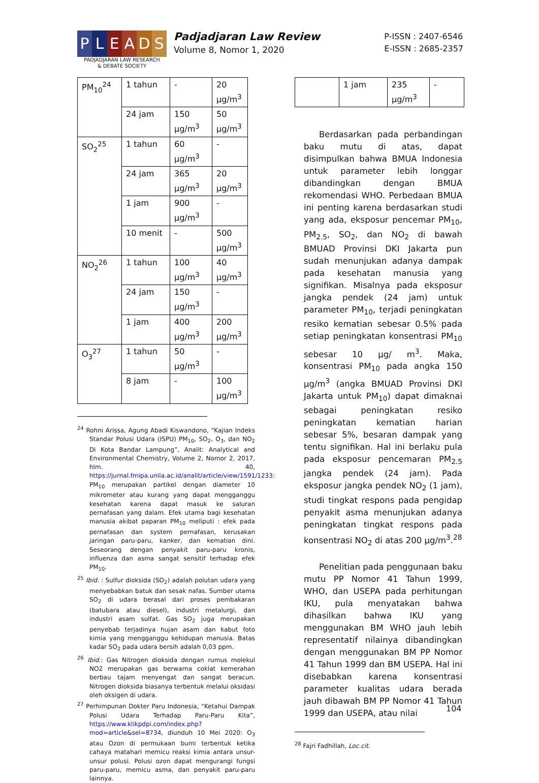P L E A D S
PADJADJARAN LAW RESEARCH
& DEBATE SOCIETY
Padjadjaran Law Review
Volume 8, Nomor 1, 2020
P-ISSN : 2407-6546
E-ISSN : 2685-2357
| PM<sub>10</sub><sup>24</sup> | 1 tahun | - | 20 µg/m<sup>3</sup> |
| | 24 jam | 150 µg/m<sup>3</sup> | 50 µg/m<sup>3</sup> |
| SO<sub>2</sub><sup>25</sup> | 1 tahun | 60 µg/m<sup>3</sup> | - |
| | 24 jam | 365 µg/m<sup>3</sup> | 20 µg/m<sup>3</sup> |
| | 1 jam | 900 µg/m<sup>3</sup> | - |
| | 10 menit | - | 500 µg/m<sup>3</sup> |
| NO<sub>2</sub><sup>26</sup> | 1 tahun | 100 µg/m<sup>3</sup> | 40 µg/m<sup>3</sup> |
| | 24 jam | 150 µg/m<sup>3</sup> | - |
| | 1 jam | 400 µg/m<sup>3</sup> | 200 µg/m<sup>3</sup> |
| O<sub>3</sub><sup>27</sup> | 1 tahun | 50 µg/m<sup>3</sup> | - |
| | 8 jam | - | 100 µg/m<sup>3</sup> |
<sup>24</sup> Rohni Arissa, Agung Abadi Kiswandono, “Kajian Indeks Standar Polusi Udara (ISPU) PM<sub>10</sub>, SO<sub>2</sub>, O<sub>3</sub>, dan NO<sub>2</sub> Di Kota Bandar Lampung”, Analit: Analytical and Environmental Chemistry, Volume 2, Nomor 2, 2017, hlm. 40, https://jurnal.fmipa.unila.ac.id/analit/article/view/1591/1233: PM<sub>10</sub> merupakan partikel dengan diameter 10 mikrometer atau kurang yang dapat mengganggu kesehatan karena dapat masuk ke saluran pernafasan yang dalam. Efek utama bagi kesehatan manusia akibat paparan PM<sub>10</sub> meliputi : efek pada pernafasan dan system pernafasan, kerusakan jaringan paru-paru, kanker, dan kematian dini. Seseorang dengan penyakit paru-paru kronis, influenza dan asma sangat sensitif terhadap efek PM<sub>10</sub>.
<sup>25</sup> Ibid. : Sulfur dioksida (SO<sub>2</sub>) adalah polutan udara yang menyebabkan batuk dan sesak nafas. Sumber utama SO<sub>2</sub> di udara berasal dari proses pembakaran (batubara atau diesel), industri metalurgi, dan industri asam sulfat. Gas SO<sub>2</sub> juga merupakan penyebab terjadinya hujan asam dan kabut foto kimia yang mengganggu kehidupan manusia. Batas kadar SO<sub>2</sub> pada udara bersih adalah 0,03 ppm.
<sup>26</sup> Ibid.: Gas Nitrogen dioksida dengan rumus molekul NO2 merupakan gas berwarna coklat kemerahan berbau tajam menyengat dan sangat beracun. Nitrogen dioksida biasanya terbentuk melalui oksidasi oleh oksigen di udara.
<sup>27</sup> Perhimpunan Dokter Paru Indonesia, “Ketahui Dampak Polusi Udara Terhadap Paru-Paru Kita”, https://www.klikpdpi.com/index.php?mod=article&sel=8734, diunduh 10 Mei 2020: O<sub>3</sub> atau Ozon di permukaan bumi terbentuk ketika cahaya matahari memicu reaksi kimia antara unsur-unsur polusi. Polusi ozon dapat mengurangi fungsi paru-paru, memicu asma, dan penyakit paru-paru lainnya.
| | 1 jam | 235 µg/m<sup>3</sup> | - |
Berdasarkan pada perbandingan baku mutu di atas, dapat disimpulkan bahwa BMUA Indonesia untuk parameter lebih longgar dibandingkan dengan BMUA rekomendasi WHO. Perbedaan BMUA ini penting karena berdasarkan studi yang ada, eksposur pencemar PM<sub>10</sub>, PM<sub>2.5</sub>, SO<sub>2</sub>, dan NO<sub>2</sub> di bawah BMUAD Provinsi DKI Jakarta pun sudah menunjukan adanya dampak pada kesehatan manusia yang signifikan. Misalnya pada eksposur jangka pendek (24 jam) untuk parameter PM<sub>10</sub>, terjadi peningkatan resiko kematian sebesar 0.5% pada setiap peningkatan konsentrasi PM<sub>10</sub> sebesar 10 µg/ m<sup>3</sup>. Maka, konsentrasi PM<sub>10</sub> pada angka 150 µg/m<sup>3</sup> (angka BMUAD Provinsi DKI Jakarta untuk PM<sub>10</sub>) dapat dimaknai sebagai peningkatan resiko peningkatan kematian harian sebesar 5%, besaran dampak yang tentu signifikan. Hal ini berlaku pula pada eksposur pencemaran PM<sub>2.5</sub> jangka pendek (24 jam). Pada eksposur jangka pendek NO<sub>2</sub> (1 jam), studi tingkat respons pada pengidap penyakit asma menunjukan adanya peningkatan tingkat respons pada konsentrasi NO<sub>2</sub> di atas 200 µg/m<sup>3</sup>.<sup>28</sup>
Penelitian pada penggunaan baku mutu PP Nomor 41 Tahun 1999, WHO, dan USEPA pada perhitungan IKU, pula menyatakan bahwa dihasilkan bahwa IKU yang menggunakan BM WHO jauh lebih representatif nilainya dibandingkan dengan menggunakan BM PP Nomor 41 Tahun 1999 dan BM USEPA. Hal ini disebabkan karena konsentrasi parameter kualitas udara berada jauh dibawah BM PP Nomor 41 Tahun 1999 dan USEPA, atau nilai
<sup>28</sup> Fajri Fadhillah, Loc.cit.
104